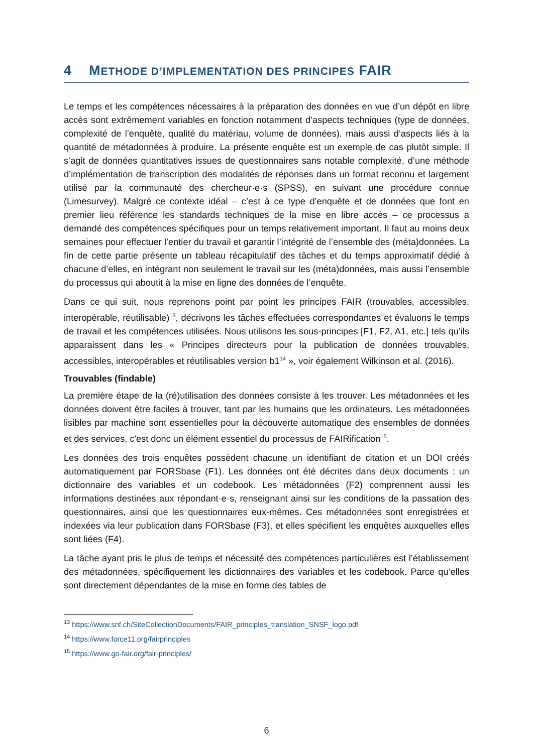4 METHODE D’IMPLEMENTATION DES PRINCIPES FAIR
Le temps et les compétences nécessaires à la préparation des données en vue d’un dépôt en libre accès sont extrêmement variables en fonction notamment d’aspects techniques (type de données, complexité de l’enquête, qualité du matériau, volume de données), mais aussi d’aspects liés à la quantité de métadonnées à produire. La présente enquête est un exemple de cas plutôt simple. Il s’agit de données quantitatives issues de questionnaires sans notable complexité, d’une méthode d’implémentation de transcription des modalités de réponses dans un format reconnu et largement utilisé par la communauté des chercheur·e·s (SPSS), en suivant une procédure connue (Limesurvey). Malgré ce contexte idéal – c’est à ce type d’enquête et de données que font en premier lieu référence les standards techniques de la mise en libre accès – ce processus a demandé des compétences spécifiques pour un temps relativement important. Il faut au moins deux semaines pour effectuer l’entier du travail et garantir l’intégrité de l’ensemble des (méta)données. La fin de cette partie présente un tableau récapitulatif des tâches et du temps approximatif dédié à chacune d’elles, en intégrant non seulement le travail sur les (méta)données, mais aussi l’ensemble du processus qui aboutit à la mise en ligne des données de l’enquête.
Dans ce qui suit, nous reprenons point par point les principes FAIR (trouvables, accessibles, interopérable, réutilisable)<sup>13</sup>, décrivons les tâches effectuées correspondantes et évaluons le temps de travail et les compétences utilisées. Nous utilisons les sous-principes [F1, F2, A1, etc.] tels qu’ils apparaissent dans les « Principes directeurs pour la publication de données trouvables, accessibles, interopérables et réutilisables version b1<sup>14</sup> », voir également Wilkinson et al. (2016).
Trouvables (findable)
La première étape de la (ré)utilisation des données consiste à les trouver. Les métadonnées et les données doivent être faciles à trouver, tant par les humains que les ordinateurs. Les métadonnées lisibles par machine sont essentielles pour la découverte automatique des ensembles de données et des services, c'est donc un élément essentiel du processus de FAIRification<sup>15</sup>.
Les données des trois enquêtes possèdent chacune un identifiant de citation et un DOI créés automatiquement par FORSbase (F1). Les données ont été décrites dans deux documents : un dictionnaire des variables et un codebook. Les métadonnées (F2) comprennent aussi les informations destinées aux répondant·e·s, renseignant ainsi sur les conditions de la passation des questionnaires, ainsi que les questionnaires eux-mêmes. Ces métadonnées sont enregistrées et indexées via leur publication dans FORSbase (F3), et elles spécifient les enquêtes auxquelles elles sont liées (F4).
La tâche ayant pris le plus de temps et nécessité des compétences particulières est l’établissement des métadonnées, spécifiquement les dictionnaires des variables et les codebook. Parce qu’elles sont directement dépendantes de la mise en forme des tables de
<sup>13</sup> https://www.snf.ch/SiteCollectionDocuments/FAIR_principles_translation_SNSF_logo.pdf
<sup>14</sup> https://www.force11.org/fairprinciples
<sup>15</sup> https://www.go-fair.org/fair-principles/
6